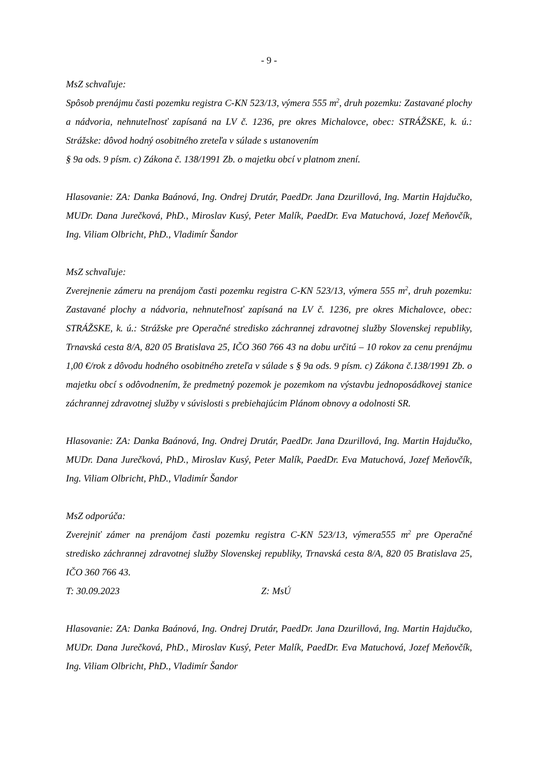- 9 -
MsZ schvaľuje:
Spôsob prenájmu časti pozemku registra C-KN 523/13, výmera 555 m<sup>2</sup>, druh pozemku: Zastavané plochy a nádvoria, nehnuteľnosť zapísaná na LV č. 1236, pre okres Michalovce, obec: STRÁŽSKE, k. ú.: Strážske: dôvod hodný osobitného zreteľa v súlade s ustanovením
§ 9a ods. 9 písm. c) Zákona č. 138/1991 Zb. o majetku obcí v platnom znení.
Hlasovanie: ZA: Danka Baánová, Ing. Ondrej Drutár, PaedDr. Jana Dzurillová, Ing. Martin Hajdučko, MUDr. Dana Jurečková, PhD., Miroslav Kusý, Peter Malík, PaedDr. Eva Matuchová, Jozef Meňovčík, Ing. Viliam Olbricht, PhD., Vladimír Šandor
MsZ schvaľuje:
Zverejnenie zámeru na prenájom časti pozemku registra C-KN 523/13, výmera 555 m<sup>2</sup>, druh pozemku: Zastavané plochy a nádvoria, nehnuteľnosť zapísaná na LV č. 1236, pre okres Michalovce, obec: STRÁŽSKE, k. ú.: Strážske pre Operačné stredisko záchrannej zdravotnej služby Slovenskej republiky, Trnavská cesta 8/A, 820 05 Bratislava 25, IČO 360 766 43 na dobu určitú – 10 rokov za cenu prenájmu 1,00 €/rok z dôvodu hodného osobitného zreteľa v súlade s § 9a ods. 9 písm. c) Zákona č.138/1991 Zb. o majetku obcí s odôvodnením, že predmetný pozemok je pozemkom na výstavbu jednoposádkovej stanice záchrannej zdravotnej služby v súvislosti s prebiehajúcim Plánom obnovy a odolnosti SR.
Hlasovanie: ZA: Danka Baánová, Ing. Ondrej Drutár, PaedDr. Jana Dzurillová, Ing. Martin Hajdučko, MUDr. Dana Jurečková, PhD., Miroslav Kusý, Peter Malík, PaedDr. Eva Matuchová, Jozef Meňovčík, Ing. Viliam Olbricht, PhD., Vladimír Šandor
MsZ odporúča:
Zverejniť zámer na prenájom časti pozemku registra C-KN 523/13, výmera555 m<sup>2</sup> pre Operačné stredisko záchrannej zdravotnej služby Slovenskej republiky, Trnavská cesta 8/A, 820 05 Bratislava 25, IČO 360 766 43.
T: 30.09.2023 Z: MsÚ
Hlasovanie: ZA: Danka Baánová, Ing. Ondrej Drutár, PaedDr. Jana Dzurillová, Ing. Martin Hajdučko, MUDr. Dana Jurečková, PhD., Miroslav Kusý, Peter Malík, PaedDr. Eva Matuchová, Jozef Meňovčík, Ing. Viliam Olbricht, PhD., Vladimír Šandor